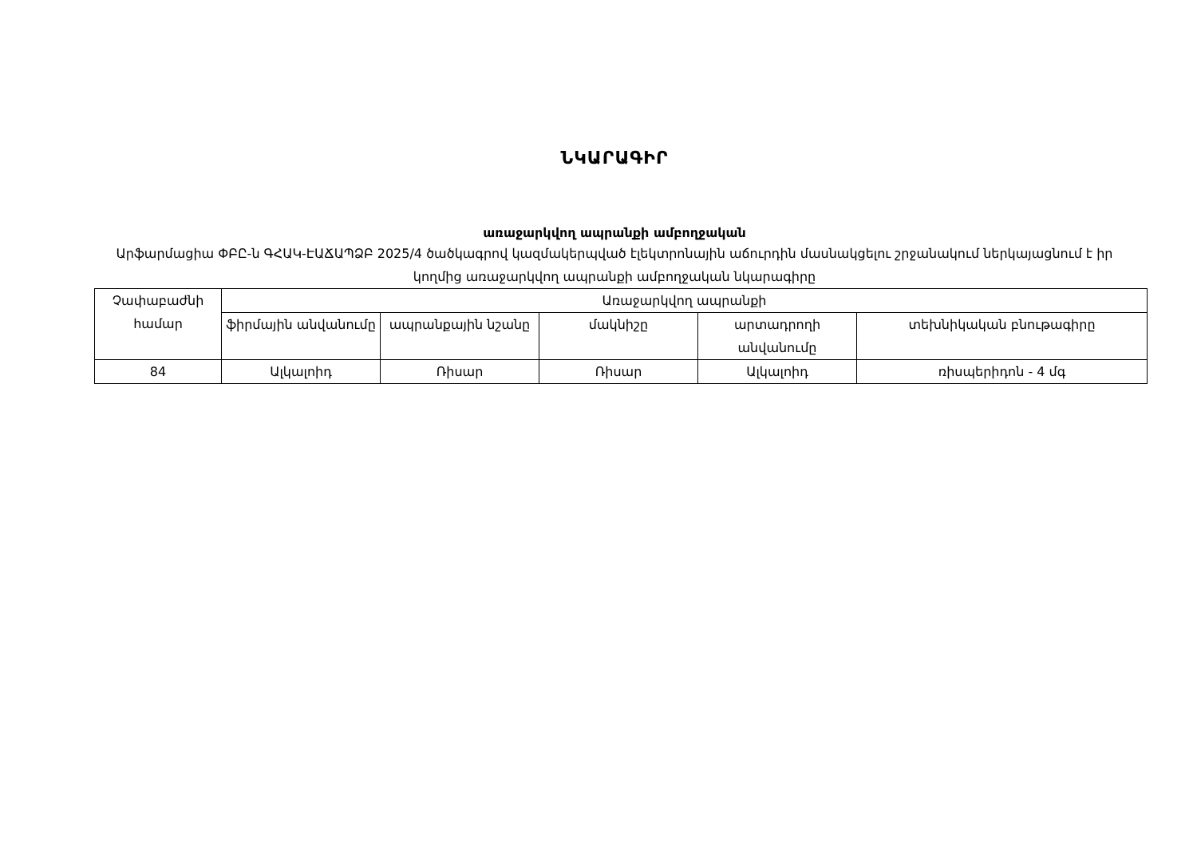ՆԿԱՐԱԳԻՐ
առաջարկվող ապրանքի ամբողջական
Արֆարմացիա ՓԲԸ-ն ԳՀԱԿ-ԷԱՃԱՊՁԲ 2025/4 ծածկագրով կազմակերպված էլեկտրոնային աճուրդին մասնակցելու շրջանակում ներկայացնում է իր կողմից առաջարկվող ապրանքի ամբողջական նկարագիրը
| Չափաբաժնի համար | Առաջարկվող ապրանքի | | | | |
| --- | --- | --- | --- | --- | --- |
| | ֆիրմային անվանումը | ապրանքային նշանը | մակնիշը | արտադրողի անվանումը | տեխնիկական բնութագիրը |
| 84 | Ալկալոիդ | Ռիսար | Ռիսար | Ալկալոիդ | ռիսպերիդոն - 4 մգ |